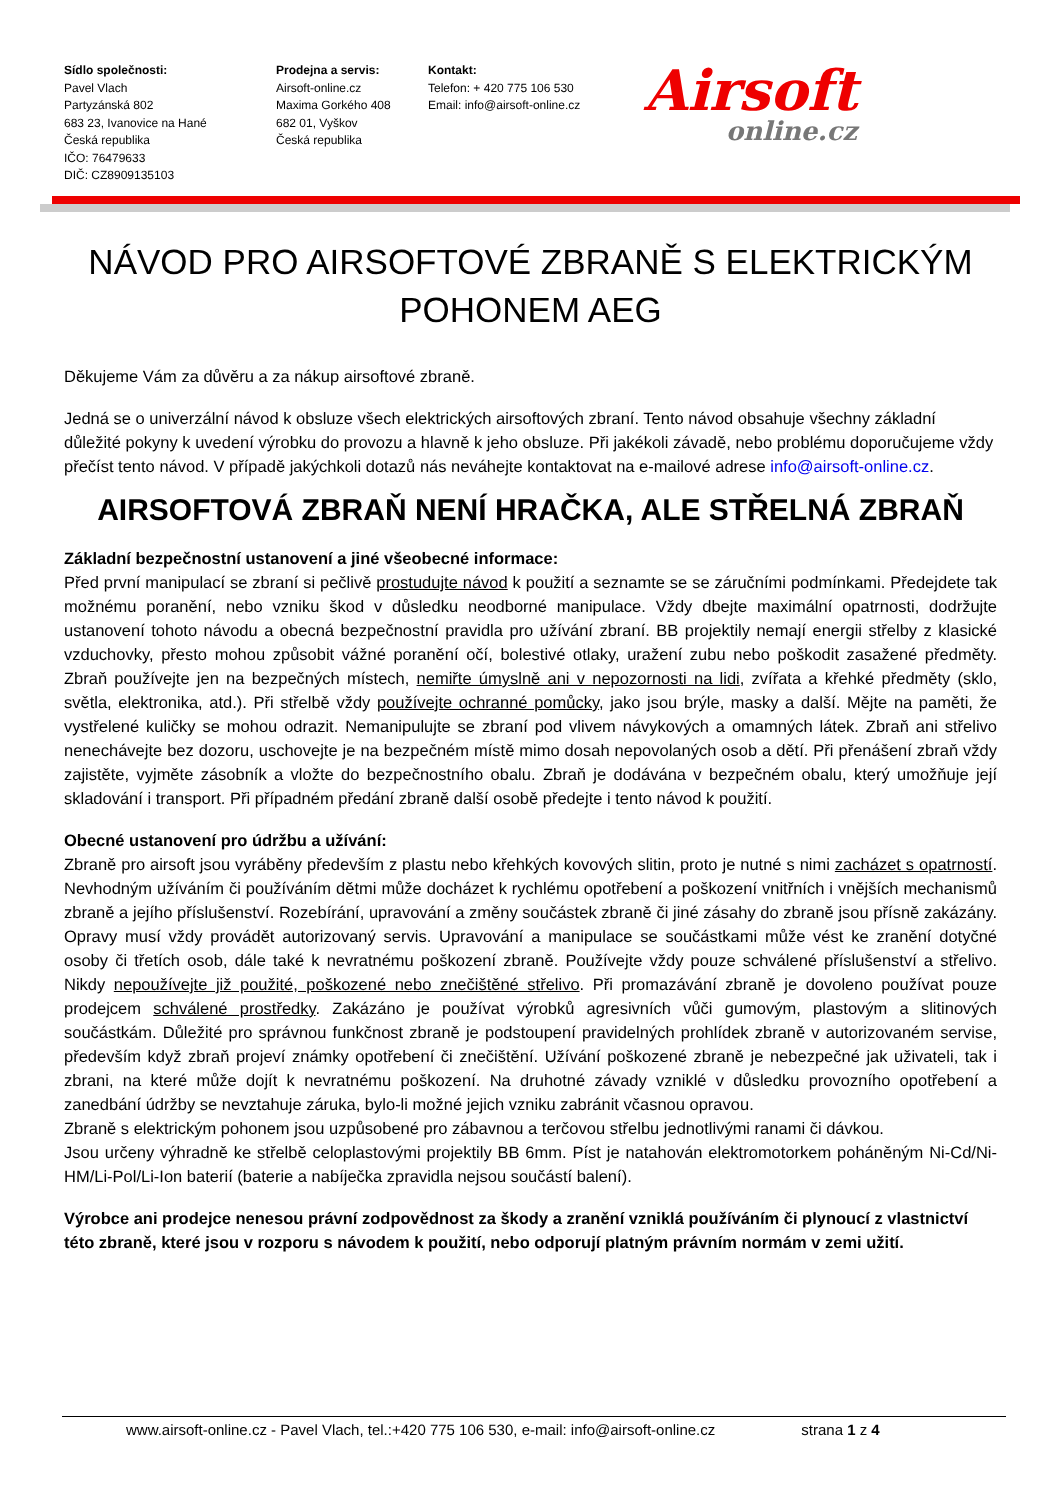Sídlo společnosti:
Pavel Vlach
Partyzánská 802
683 23, Ivanovice na Hané
Česká republika
IČO: 76479633
DIČ: CZ8909135103
Prodejna a servis:
Airsoft-online.cz
Maxima Gorkého 408
682 01, Vyškov
Česká republika
Kontakt:
Telefon: + 420 775 106 530
Email: info@airsoft-online.cz
Airsoft
online.cz
NÁVOD PRO AIRSOFTOVÉ ZBRANĚ S ELEKTRICKÝM POHONEM AEG
Děkujeme Vám za důvěru a za nákup airsoftové zbraně.
Jedná se o univerzální návod k obsluze všech elektrických airsoftových zbraní. Tento návod obsahuje všechny základní důležité pokyny k uvedení výrobku do provozu a hlavně k jeho obsluze. Při jakékoli závadě, nebo problému doporučujeme vždy přečíst tento návod. V případě jakýchkoli dotazů nás neváhejte kontaktovat na e-mailové adrese info@airsoft-online.cz.
AIRSOFTOVÁ ZBRAŇ NENÍ HRAČKA, ALE STŘELNÁ ZBRAŇ
Základní bezpečnostní ustanovení a jiné všeobecné informace:
Před první manipulací se zbraní si pečlivě prostudujte návod k použití a seznamte se se záručními podmínkami. Předejdete tak možnému poranění, nebo vzniku škod v důsledku neodborné manipulace. Vždy dbejte maximální opatrnosti, dodržujte ustanovení tohoto návodu a obecná bezpečnostní pravidla pro užívání zbraní. BB projektily nemají energii střelby z klasické vzduchovky, přesto mohou způsobit vážné poranění očí, bolestivé otlaky, uražení zubu nebo poškodit zasažené předměty. Zbraň používejte jen na bezpečných místech, nemiřte úmyslně ani v nepozornosti na lidi, zvířata a křehké předměty (sklo, světla, elektronika, atd.). Při střelbě vždy používejte ochranné pomůcky, jako jsou brýle, masky a další. Mějte na paměti, že vystřelené kuličky se mohou odrazit. Nemanipulujte se zbraní pod vlivem návykových a omamných látek. Zbraň ani střelivo nenechávejte bez dozoru, uschovejte je na bezpečném místě mimo dosah nepovolaných osob a dětí. Při přenášení zbraň vždy zajistěte, vyjměte zásobník a vložte do bezpečnostního obalu. Zbraň je dodávána v bezpečném obalu, který umožňuje její skladování i transport. Při případném předání zbraně další osobě předejte i tento návod k použití.
Obecné ustanovení pro údržbu a užívání:
Zbraně pro airsoft jsou vyráběny především z plastu nebo křehkých kovových slitin, proto je nutné s nimi zacházet s opatrností. Nevhodným užíváním či používáním dětmi může docházet k rychlému opotřebení a poškození vnitřních i vnějších mechanismů zbraně a jejího příslušenství. Rozebírání, upravování a změny součástek zbraně či jiné zásahy do zbraně jsou přísně zakázány. Opravy musí vždy provádět autorizovaný servis. Upravování a manipulace se součástkami může vést ke zranění dotyčné osoby či třetích osob, dále také k nevratnému poškození zbraně. Používejte vždy pouze schválené příslušenství a střelivo. Nikdy nepoužívejte již použité, poškozené nebo znečištěné střelivo. Při promazávání zbraně je dovoleno používat pouze prodejcem schválené prostředky. Zakázáno je používat výrobků agresivních vůči gumovým, plastovým a slitinových součástkám. Důležité pro správnou funkčnost zbraně je podstoupení pravidelných prohlídek zbraně v autorizovaném servise, především když zbraň projeví známky opotřebení či znečištění. Užívání poškozené zbraně je nebezpečné jak uživateli, tak i zbrani, na které může dojít k nevratnému poškození. Na druhotné závady vzniklé v důsledku provozního opotřebení a zanedbání údržby se nevztahuje záruka, bylo-li možné jejich vzniku zabránit včasnou opravou.
Zbraně s elektrickým pohonem jsou uzpůsobené pro zábavnou a terčovou střelbu jednotlivými ranami či dávkou.
Jsou určeny výhradně ke střelbě celoplastovými projektily BB 6mm. Píst je natahován elektromotorkem poháněným Ni-Cd/Ni-HM/Li-Pol/Li-Ion baterií (baterie a nabíječka zpravidla nejsou součástí balení).
Výrobce ani prodejce nenesou právní zodpovědnost za škody a zranění vzniklá používáním či plynoucí z vlastnictví této zbraně, které jsou v rozporu s návodem k použití, nebo odporují platným právním normám v zemi užití.
www.airsoft-online.cz - Pavel Vlach, tel.:+420 775 106 530, e-mail: info@airsoft-online.cz strana 1 z 4